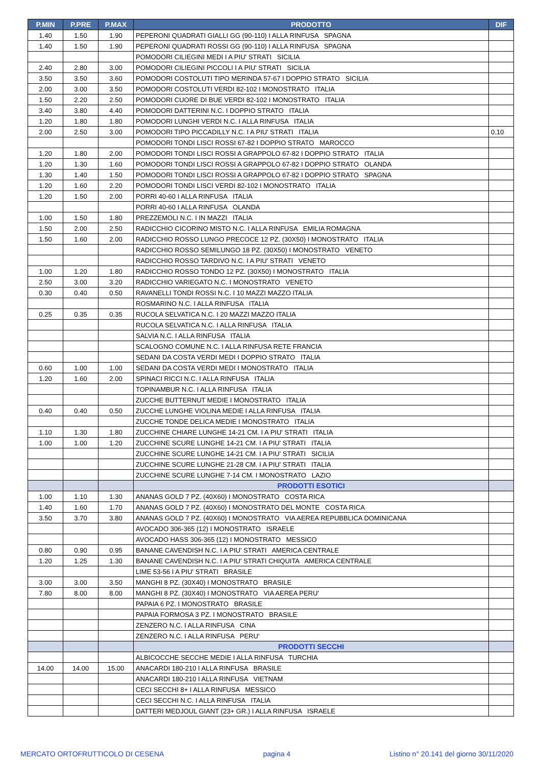| P.MIN | P.PRE | P.MAX | PRODOTTO | DIF |
| --- | --- | --- | --- | --- |
| 1.40 | 1.50 | 1.90 | PEPERONI QUADRATI GIALLI GG (90-110) I ALLA RINFUSA SPAGNA | |
| 1.40 | 1.50 | 1.90 | PEPERONI QUADRATI ROSSI GG (90-110) I ALLA RINFUSA SPAGNA | |
| | | | POMODORI CILIEGINI MEDI I A PIU' STRATI SICILIA | |
| 2.40 | 2.80 | 3.00 | POMODORI CILIEGINI PICCOLI I A PIU' STRATI SICILIA | |
| 3.50 | 3.50 | 3.60 | POMODORI COSTOLUTI TIPO MERINDA 57-67 I DOPPIO STRATO SICILIA | |
| 2.00 | 3.00 | 3.50 | POMODORI COSTOLUTI VERDI 82-102 I MONOSTRATO ITALIA | |
| 1.50 | 2.20 | 2.50 | POMODORI CUORE DI BUE VERDI 82-102 I MONOSTRATO ITALIA | |
| 3.40 | 3.80 | 4.40 | POMODORI DATTERINI N.C. I DOPPIO STRATO ITALIA | |
| 1.20 | 1.80 | 1.80 | POMODORI LUNGHI VERDI N.C. I ALLA RINFUSA ITALIA | |
| 2.00 | 2.50 | 3.00 | POMODORI TIPO PICCADILLY N.C. I A PIU' STRATI ITALIA | 0.10 |
| | | | POMODORI TONDI LISCI ROSSI 67-82 I DOPPIO STRATO MAROCCO | |
| 1.20 | 1.80 | 2.00 | POMODORI TONDI LISCI ROSSI A GRAPPOLO 67-82 I DOPPIO STRATO ITALIA | |
| 1.20 | 1.30 | 1.60 | POMODORI TONDI LISCI ROSSI A GRAPPOLO 67-82 I DOPPIO STRATO OLANDA | |
| 1.30 | 1.40 | 1.50 | POMODORI TONDI LISCI ROSSI A GRAPPOLO 67-82 I DOPPIO STRATO SPAGNA | |
| 1.20 | 1.60 | 2.20 | POMODORI TONDI LISCI VERDI 82-102 I MONOSTRATO ITALIA | |
| 1.20 | 1.50 | 2.00 | PORRI 40-60 I ALLA RINFUSA ITALIA | |
| | | | PORRI 40-60 I ALLA RINFUSA OLANDA | |
| 1.00 | 1.50 | 1.80 | PREZZEMOLI N.C. I IN MAZZI ITALIA | |
| 1.50 | 2.00 | 2.50 | RADICCHIO CICORINO MISTO N.C. I ALLA RINFUSA EMILIA ROMAGNA | |
| 1.50 | 1.60 | 2.00 | RADICCHIO ROSSO LUNGO PRECOCE 12 PZ. (30X50) I MONOSTRATO ITALIA | |
| | | | RADICCHIO ROSSO SEMILUNGO 18 PZ. (30X50) I MONOSTRATO VENETO | |
| | | | RADICCHIO ROSSO TARDIVO N.C. I A PIU' STRATI VENETO | |
| 1.00 | 1.20 | 1.80 | RADICCHIO ROSSO TONDO 12 PZ. (30X50) I MONOSTRATO ITALIA | |
| 2.50 | 3.00 | 3.20 | RADICCHIO VARIEGATO N.C. I MONOSTRATO VENETO | |
| 0.30 | 0.40 | 0.50 | RAVANELLI TONDI ROSSI N.C. I 10 MAZZI MAZZO ITALIA | |
| | | | ROSMARINO N.C. I ALLA RINFUSA ITALIA | |
| 0.25 | 0.35 | 0.35 | RUCOLA SELVATICA N.C. I 20 MAZZI MAZZO ITALIA | |
| | | | RUCOLA SELVATICA N.C. I ALLA RINFUSA ITALIA | |
| | | | SALVIA N.C. I ALLA RINFUSA ITALIA | |
| | | | SCALOGNO COMUNE N.C. I ALLA RINFUSA RETE FRANCIA | |
| | | | SEDANI DA COSTA VERDI MEDI I DOPPIO STRATO ITALIA | |
| 0.60 | 1.00 | 1.00 | SEDANI DA COSTA VERDI MEDI I MONOSTRATO ITALIA | |
| 1.20 | 1.60 | 2.00 | SPINACI RICCI N.C. I ALLA RINFUSA ITALIA | |
| | | | TOPINAMBUR N.C. I ALLA RINFUSA ITALIA | |
| | | | ZUCCHE BUTTERNUT MEDIE I MONOSTRATO ITALIA | |
| 0.40 | 0.40 | 0.50 | ZUCCHE LUNGHE VIOLINA MEDIE I ALLA RINFUSA ITALIA | |
| | | | ZUCCHE TONDE DELICA MEDIE I MONOSTRATO ITALIA | |
| 1.10 | 1.30 | 1.80 | ZUCCHINE CHIARE LUNGHE 14-21 CM. I A PIU' STRATI ITALIA | |
| 1.00 | 1.00 | 1.20 | ZUCCHINE SCURE LUNGHE 14-21 CM. I A PIU' STRATI ITALIA | |
| | | | ZUCCHINE SCURE LUNGHE 14-21 CM. I A PIU' STRATI SICILIA | |
| | | | ZUCCHINE SCURE LUNGHE 21-28 CM. I A PIU' STRATI ITALIA | |
| | | | ZUCCHINE SCURE LUNGHE 7-14 CM. I MONOSTRATO LAZIO | |
| | | | PRODOTTI ESOTICI | |
| 1.00 | 1.10 | 1.30 | ANANAS GOLD 7 PZ. (40X60) I MONOSTRATO COSTA RICA | |
| 1.40 | 1.60 | 1.70 | ANANAS GOLD 7 PZ. (40X60) I MONOSTRATO DEL MONTE COSTA RICA | |
| 3.50 | 3.70 | 3.80 | ANANAS GOLD 7 PZ. (40X60) I MONOSTRATO VIA AEREA REPUBBLICA DOMINICANA | |
| | | | AVOCADO 306-365 (12) I MONOSTRATO ISRAELE | |
| | | | AVOCADO HASS 306-365 (12) I MONOSTRATO MESSICO | |
| 0.80 | 0.90 | 0.95 | BANANE CAVENDISH N.C. I A PIU' STRATI AMERICA CENTRALE | |
| 1.20 | 1.25 | 1.30 | BANANE CAVENDISH N.C. I A PIU' STRATI CHIQUITA AMERICA CENTRALE | |
| | | | LIME 53-56 I A PIU' STRATI BRASILE | |
| 3.00 | 3.00 | 3.50 | MANGHI 8 PZ. (30X40) I MONOSTRATO BRASILE | |
| 7.80 | 8.00 | 8.00 | MANGHI 8 PZ. (30X40) I MONOSTRATO VIA AEREA PERU' | |
| | | | PAPAIA 6 PZ. I MONOSTRATO BRASILE | |
| | | | PAPAIA FORMOSA 3 PZ. I MONOSTRATO BRASILE | |
| | | | ZENZERO N.C. I ALLA RINFUSA CINA | |
| | | | ZENZERO N.C. I ALLA RINFUSA PERU' | |
| | | | PRODOTTI SECCHI | |
| | | | ALBICOCCHE SECCHE MEDIE I ALLA RINFUSA TURCHIA | |
| 14.00 | 14.00 | 15.00 | ANACARDI 180-210 I ALLA RINFUSA BRASILE | |
| | | | ANACARDI 180-210 I ALLA RINFUSA VIETNAM | |
| | | | CECI SECCHI 8+ I ALLA RINFUSA MESSICO | |
| | | | CECI SECCHI N.C. I ALLA RINFUSA ITALIA | |
| | | | DATTERI MEDJOUL GIANT (23+ GR.) I ALLA RINFUSA ISRAELE | |
MERCATO ORTOFRUTTICOLO DI CESENA pagina 4 Listino n° 20.141 del giorno 30/11/2020